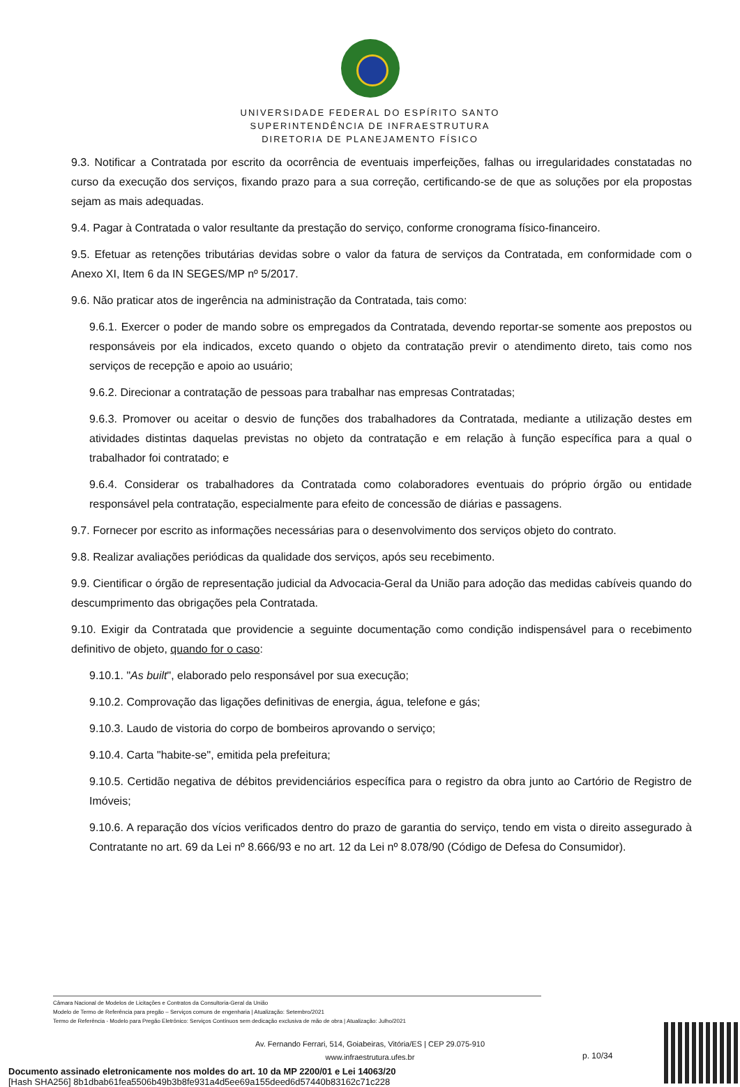UNIVERSIDADE FEDERAL DO ESPÍRITO SANTO
SUPERINTENDÊNCIA DE INFRAESTRUTURA
DIRETORIA DE PLANEJAMENTO FÍSICO
9.3. Notificar a Contratada por escrito da ocorrência de eventuais imperfeições, falhas ou irregularidades constatadas no curso da execução dos serviços, fixando prazo para a sua correção, certificando-se de que as soluções por ela propostas sejam as mais adequadas.
9.4. Pagar à Contratada o valor resultante da prestação do serviço, conforme cronograma físico-financeiro.
9.5. Efetuar as retenções tributárias devidas sobre o valor da fatura de serviços da Contratada, em conformidade com o Anexo XI, Item 6 da IN SEGES/MP nº 5/2017.
9.6. Não praticar atos de ingerência na administração da Contratada, tais como:
9.6.1. Exercer o poder de mando sobre os empregados da Contratada, devendo reportar-se somente aos prepostos ou responsáveis por ela indicados, exceto quando o objeto da contratação previr o atendimento direto, tais como nos serviços de recepção e apoio ao usuário;
9.6.2. Direcionar a contratação de pessoas para trabalhar nas empresas Contratadas;
9.6.3. Promover ou aceitar o desvio de funções dos trabalhadores da Contratada, mediante a utilização destes em atividades distintas daquelas previstas no objeto da contratação e em relação à função específica para a qual o trabalhador foi contratado; e
9.6.4. Considerar os trabalhadores da Contratada como colaboradores eventuais do próprio órgão ou entidade responsável pela contratação, especialmente para efeito de concessão de diárias e passagens.
9.7. Fornecer por escrito as informações necessárias para o desenvolvimento dos serviços objeto do contrato.
9.8. Realizar avaliações periódicas da qualidade dos serviços, após seu recebimento.
9.9. Cientificar o órgão de representação judicial da Advocacia-Geral da União para adoção das medidas cabíveis quando do descumprimento das obrigações pela Contratada.
9.10. Exigir da Contratada que providencie a seguinte documentação como condição indispensável para o recebimento definitivo de objeto, quando for o caso:
9.10.1. "As built", elaborado pelo responsável por sua execução;
9.10.2. Comprovação das ligações definitivas de energia, água, telefone e gás;
9.10.3. Laudo de vistoria do corpo de bombeiros aprovando o serviço;
9.10.4. Carta "habite-se", emitida pela prefeitura;
9.10.5. Certidão negativa de débitos previdenciários específica para o registro da obra junto ao Cartório de Registro de Imóveis;
9.10.6. A reparação dos vícios verificados dentro do prazo de garantia do serviço, tendo em vista o direito assegurado à Contratante no art. 69 da Lei nº 8.666/93 e no art. 12 da Lei nº 8.078/90 (Código de Defesa do Consumidor).
Câmara Nacional de Modelos de Licitações e Contratos da Consultoria-Geral da União
Modelo de Termo de Referência para pregão – Serviços comuns de engenharia | Atualização: Setembro/2021
Termo de Referência - Modelo para Pregão Eletrônico: Serviços Contínuos sem dedicação exclusiva de mão de obra | Atualização: Julho/2021
Av. Fernando Ferrari, 514, Goiabeiras, Vitória/ES | CEP 29.075-910
www.infraestrutura.ufes.br
p. 10/34
Documento assinado eletronicamente nos moldes do art. 10 da MP 2200/01 e Lei 14063/20
[Hash SHA256] 8b1dbab61fea5506b49b3b8fe931a4d5ee69a155deed6d57440b83162c71c228